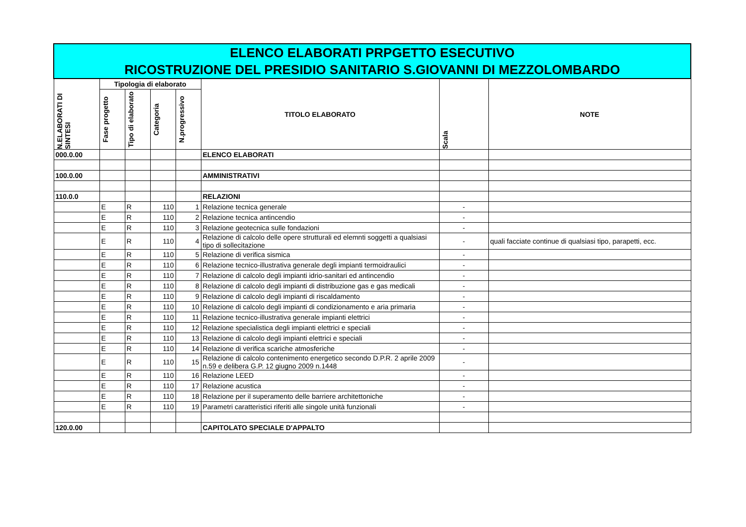| ELENCO ELABORATI PRPGETTO ESECUTIVO RICOSTRUZIONE DEL PRESIDIO SANITARIO S.GIOVANNI DI MEZZOLOMBARDO | | | | | | | |
| N.ELABORATI DI SINTESI | Tipologia di elaborato | | | | TITOLO ELABORATO | Scala | NOTE |
| | Fase progetto | Tipo di elaborato | Categoria | N.progressivo | | | |
| 000.0.00 | | | | | ELENCO ELABORATI | | |
| 100.0.00 | | | | | AMMINISTRATIVI | | |
| 110.0.0 | | | | | RELAZIONI | | |
| | E | R | 110 | 1 | Relazione tecnica generale | - | |
| | E | R | 110 | 2 | Relazione tecnica antincendio | - | |
| | E | R | 110 | 3 | Relazione geotecnica sulle fondazioni | - | |
| | E | R | 110 | 4 | Relazione di calcolo delle opere strutturali ed elemnti soggetti a qualsiasi tipo di sollecitazione | - | quali facciate continue di qualsiasi tipo, parapetti, ecc. |
| | E | R | 110 | 5 | Relazione di verifica sismica | - | |
| | E | R | 110 | 6 | Relazione tecnico-illustrativa generale degli impianti termoidraulici | - | |
| | E | R | 110 | 7 | Relazione di calcolo degli impianti idrio-sanitari ed antincendio | - | |
| | E | R | 110 | 8 | Relazione di calcolo degli impianti di distribuzione gas e gas medicali | - | |
| | E | R | 110 | 9 | Relazione di calcolo degli impianti di riscaldamento | - | |
| | E | R | 110 | 10 | Relazione di calcolo degli impianti di condizionamento e aria primaria | - | |
| | E | R | 110 | 11 | Relazione tecnico-illustrativa generale impianti elettrici | - | |
| | E | R | 110 | 12 | Relazione specialistica degli impianti elettrici e speciali | - | |
| | E | R | 110 | 13 | Relazione di calcolo degli impianti elettrici e speciali | - | |
| | E | R | 110 | 14 | Relazione di verifica scariche atmosferiche | - | |
| | E | R | 110 | 15 | Relazione di calcolo contenimento energetico secondo D.P.R. 2 aprile 2009 n.59 e delibera G.P. 12 giugno 2009 n.1448 | - | |
| | E | R | 110 | 16 | Relazione LEED | - | |
| | E | R | 110 | 17 | Relazione acustica | - | |
| | E | R | 110 | 18 | Relazione per il superamento delle barriere architettoniche | - | |
| | E | R | 110 | 19 | Parametri caratteristici riferiti alle singole unità funzionali | - | |
| 120.0.00 | | | | | CAPITOLATO SPECIALE D'APPALTO | | |